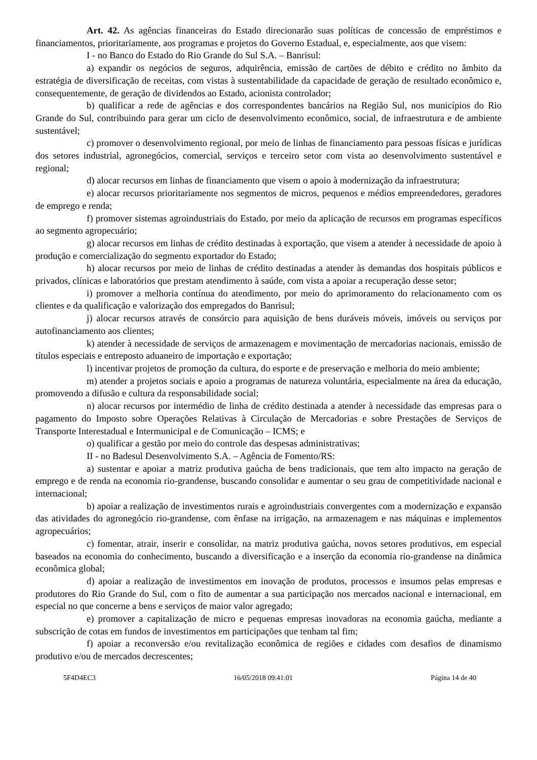Art. 42. As agências financeiras do Estado direcionarão suas políticas de concessão de empréstimos e financiamentos, prioritariamente, aos programas e projetos do Governo Estadual, e, especialmente, aos que visem:
I - no Banco do Estado do Rio Grande do Sul S.A. – Banrisul:
a) expandir os negócios de seguros, adquirência, emissão de cartões de débito e crédito no âmbito da estratégia de diversificação de receitas, com vistas à sustentabilidade da capacidade de geração de resultado econômico e, consequentemente, de geração de dividendos ao Estado, acionista controlador;
b) qualificar a rede de agências e dos correspondentes bancários na Região Sul, nos municípios do Rio Grande do Sul, contribuindo para gerar um ciclo de desenvolvimento econômico, social, de infraestrutura e de ambiente sustentável;
c) promover o desenvolvimento regional, por meio de linhas de financiamento para pessoas físicas e jurídicas dos setores industrial, agronegócios, comercial, serviços e terceiro setor com vista ao desenvolvimento sustentável e regional;
d) alocar recursos em linhas de financiamento que visem o apoio à modernização da infraestrutura;
e) alocar recursos prioritariamente nos segmentos de micros, pequenos e médios empreendedores, geradores de emprego e renda;
f) promover sistemas agroindustriais do Estado, por meio da aplicação de recursos em programas específicos ao segmento agropecuário;
g) alocar recursos em linhas de crédito destinadas à exportação, que visem a atender à necessidade de apoio à produção e comercialização do segmento exportador do Estado;
h) alocar recursos por meio de linhas de crédito destinadas a atender às demandas dos hospitais públicos e privados, clínicas e laboratórios que prestam atendimento à saúde, com vista a apoiar a recuperação desse setor;
i) promover a melhoria contínua do atendimento, por meio do aprimoramento do relacionamento com os clientes e da qualificação e valorização dos empregados do Banrisul;
j) alocar recursos através de consórcio para aquisição de bens duráveis móveis, imóveis ou serviços por autofinanciamento aos clientes;
k) atender à necessidade de serviços de armazenagem e movimentação de mercadorias nacionais, emissão de títulos especiais e entreposto aduaneiro de importação e exportação;
l) incentivar projetos de promoção da cultura, do esporte e de preservação e melhoria do meio ambiente;
m) atender a projetos sociais e apoio a programas de natureza voluntária, especialmente na área da educação, promovendo a difusão e cultura da responsabilidade social;
n) alocar recursos por intermédio de linha de crédito destinada a atender à necessidade das empresas para o pagamento do Imposto sobre Operações Relativas à Circulação de Mercadorias e sobre Prestações de Serviços de Transporte Interestadual e Intermunicipal e de Comunicação – ICMS; e
o) qualificar a gestão por meio do controle das despesas administrativas;
II - no Badesul Desenvolvimento S.A. – Agência de Fomento/RS:
a) sustentar e apoiar a matriz produtiva gaúcha de bens tradicionais, que tem alto impacto na geração de emprego e de renda na economia rio-grandense, buscando consolidar e aumentar o seu grau de competitividade nacional e internacional;
b) apoiar a realização de investimentos rurais e agroindustriais convergentes com a modernização e expansão das atividades do agronegócio rio-grandense, com ênfase na irrigação, na armazenagem e nas máquinas e implementos agropecuários;
c) fomentar, atrair, inserir e consolidar, na matriz produtiva gaúcha, novos setores produtivos, em especial baseados na economia do conhecimento, buscando a diversificação e a inserção da economia rio-grandense na dinâmica econômica global;
d) apoiar a realização de investimentos em inovação de produtos, processos e insumos pelas empresas e produtores do Rio Grande do Sul, com o fito de aumentar a sua participação nos mercados nacional e internacional, em especial no que concerne a bens e serviços de maior valor agregado;
e) promover a capitalização de micro e pequenas empresas inovadoras na economia gaúcha, mediante a subscrição de cotas em fundos de investimentos em participações que tenham tal fim;
f) apoiar a reconversão e/ou revitalização econômica de regiões e cidades com desafios de dinamismo produtivo e/ou de mercados decrescentes;
5F4D4EC3 16/05/2018 09:41:01 Página 14 de 40